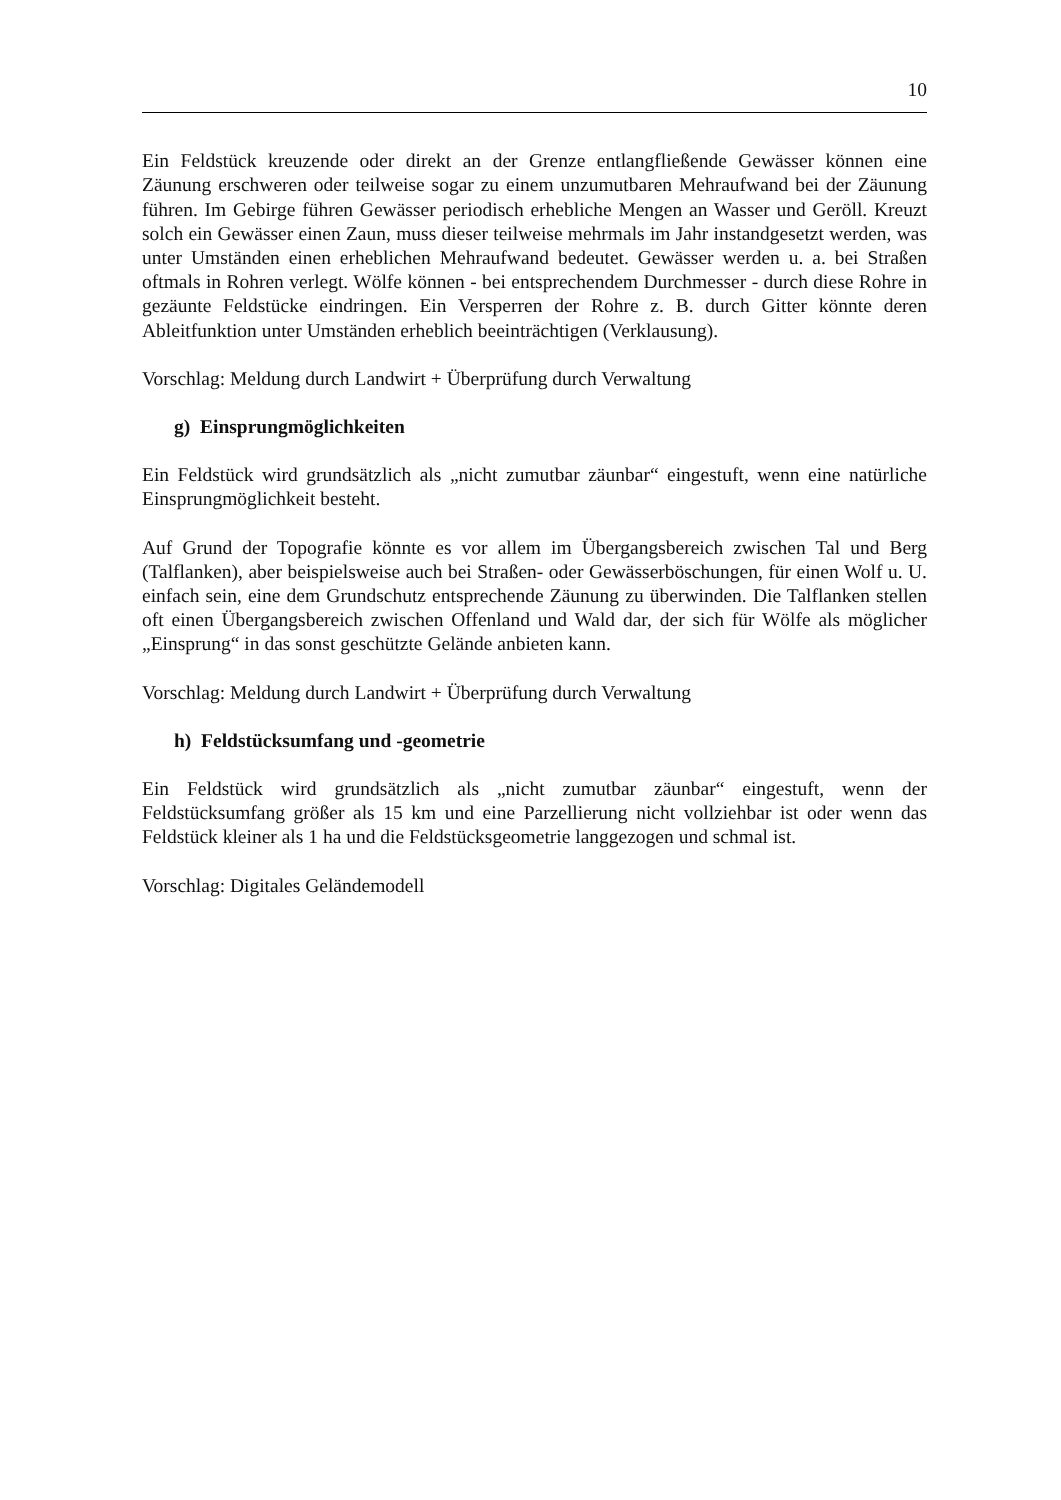10
Ein Feldstück kreuzende oder direkt an der Grenze entlangfließende Gewässer können eine Zäunung erschweren oder teilweise sogar zu einem unzumutbaren Mehraufwand bei der Zäunung führen. Im Gebirge führen Gewässer periodisch erhebliche Mengen an Wasser und Geröll. Kreuzt solch ein Gewässer einen Zaun, muss dieser teilweise mehrmals im Jahr instandgesetzt werden, was unter Umständen einen erheblichen Mehraufwand bedeutet. Gewässer werden u. a. bei Straßen oftmals in Rohren verlegt. Wölfe können - bei entsprechendem Durchmesser - durch diese Rohre in gezäunte Feldstücke eindringen. Ein Versperren der Rohre z. B. durch Gitter könnte deren Ableitfunktion unter Umständen erheblich beeinträchtigen (Verklausung).
Vorschlag: Meldung durch Landwirt + Überprüfung durch Verwaltung
g) Einsprungmöglichkeiten
Ein Feldstück wird grundsätzlich als „nicht zumutbar zäunbar“ eingestuft, wenn eine natürliche Einsprungmöglichkeit besteht.
Auf Grund der Topografie könnte es vor allem im Übergangsbereich zwischen Tal und Berg (Talflanken), aber beispielsweise auch bei Straßen- oder Gewässerböschungen, für einen Wolf u. U. einfach sein, eine dem Grundschutz entsprechende Zäunung zu überwinden. Die Talflanken stellen oft einen Übergangsbereich zwischen Offenland und Wald dar, der sich für Wölfe als möglicher „Einsprung“ in das sonst geschützte Gelände anbieten kann.
Vorschlag: Meldung durch Landwirt + Überprüfung durch Verwaltung
h) Feldstücksumfang und -geometrie
Ein Feldstück wird grundsätzlich als „nicht zumutbar zäunbar“ eingestuft, wenn der Feldstücksumfang größer als 15 km und eine Parzellierung nicht vollziehbar ist oder wenn das Feldstück kleiner als 1 ha und die Feldstücksgeometrie langgezogen und schmal ist.
Vorschlag: Digitales Geländemodell